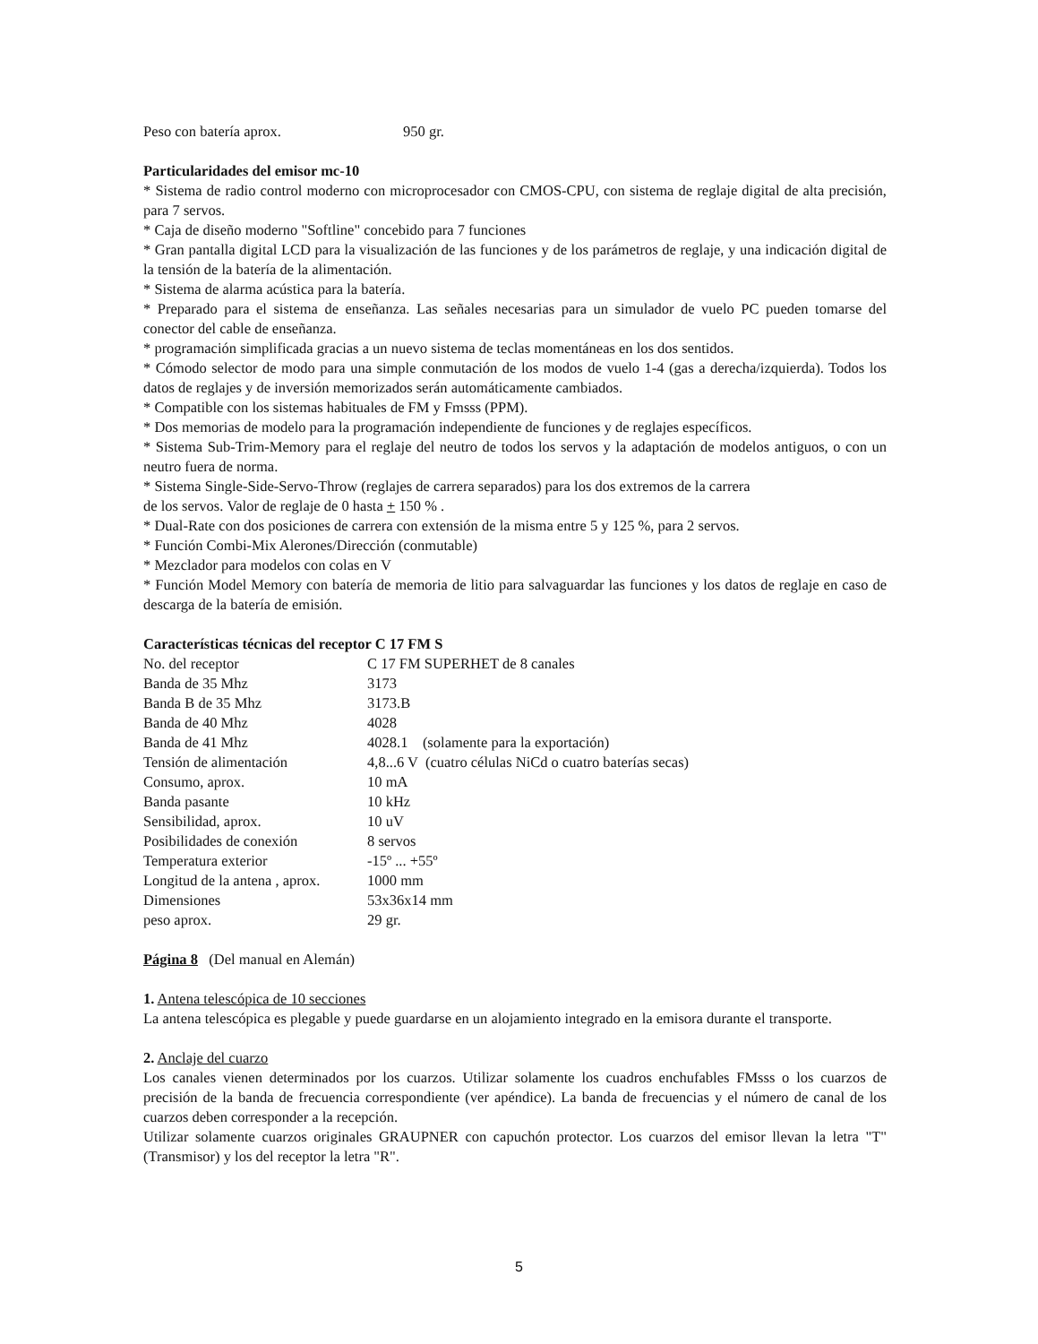| Peso con batería aprox. | 950 gr. |
Particularidades del emisor mc-10
* Sistema de radio control moderno con microprocesador con CMOS-CPU, con sistema de reglaje digital de alta precisión, para 7 servos.
* Caja de diseño moderno "Softline" concebido para 7 funciones
* Gran pantalla digital LCD para la visualización de las funciones y de los parámetros de reglaje, y una indicación digital de la tensión de la batería de la alimentación.
* Sistema de alarma acústica para la batería.
* Preparado para el sistema de enseñanza. Las señales necesarias para un simulador de vuelo PC pueden tomarse del conector del cable de enseñanza.
* programación simplificada gracias a un nuevo sistema de teclas momentáneas en los dos sentidos.
* Cómodo selector de modo para una simple conmutación de los modos de vuelo 1-4 (gas a derecha/izquierda). Todos los datos de reglajes y de inversión memorizados serán automáticamente cambiados.
* Compatible con los sistemas habituales de FM y Fmsss (PPM).
* Dos memorias de modelo para la programación independiente de funciones y de reglajes específicos.
* Sistema Sub-Trim-Memory para el reglaje del neutro de todos los servos y la adaptación de modelos antiguos, o con un neutro fuera de norma.
* Sistema Single-Side-Servo-Throw (reglajes de carrera separados) para los dos extremos de la carrera
de los servos. Valor de reglaje de 0 hasta + 150 % .
* Dual-Rate con dos posiciones de carrera con extensión de la misma entre 5 y 125 %, para 2 servos.
* Función Combi-Mix Alerones/Dirección (conmutable)
* Mezclador para modelos con colas en V
* Función Model Memory con batería de memoria de litio para salvaguardar las funciones y los datos de reglaje en caso de descarga de la batería de emisión.
Características técnicas del receptor C 17 FM S
| No. del receptor | C 17 FM SUPERHET de 8 canales |
| Banda de 35 Mhz | 3173 |
| Banda B de 35 Mhz | 3173.B |
| Banda de 40 Mhz | 4028 |
| Banda de 41 Mhz | 4028.1 (solamente para la exportación) |
| Tensión de alimentación | 4,8...6 V (cuatro células NiCd o cuatro baterías secas) |
| Consumo, aprox. | 10 mA |
| Banda pasante | 10 kHz |
| Sensibilidad, aprox. | 10 uV |
| Posibilidades de conexión | 8 servos |
| Temperatura exterior | -15º ... +55º |
| Longitud de la antena , aprox. | 1000 mm |
| Dimensiones | 53x36x14 mm |
| peso aprox. | 29 gr. |
Página 8 (Del manual en Alemán)
1. Antena telescópica de 10 secciones
La antena telescópica es plegable y puede guardarse en un alojamiento integrado en la emisora durante el transporte.
2. Anclaje del cuarzo
Los canales vienen determinados por los cuarzos. Utilizar solamente los cuadros enchufables FMsss o los cuarzos de precisión de la banda de frecuencia correspondiente (ver apéndice). La banda de frecuencias y el número de canal de los cuarzos deben corresponder a la recepción.
Utilizar solamente cuarzos originales GRAUPNER con capuchón protector. Los cuarzos del emisor llevan la letra "T" (Transmisor) y los del receptor la letra "R".
5